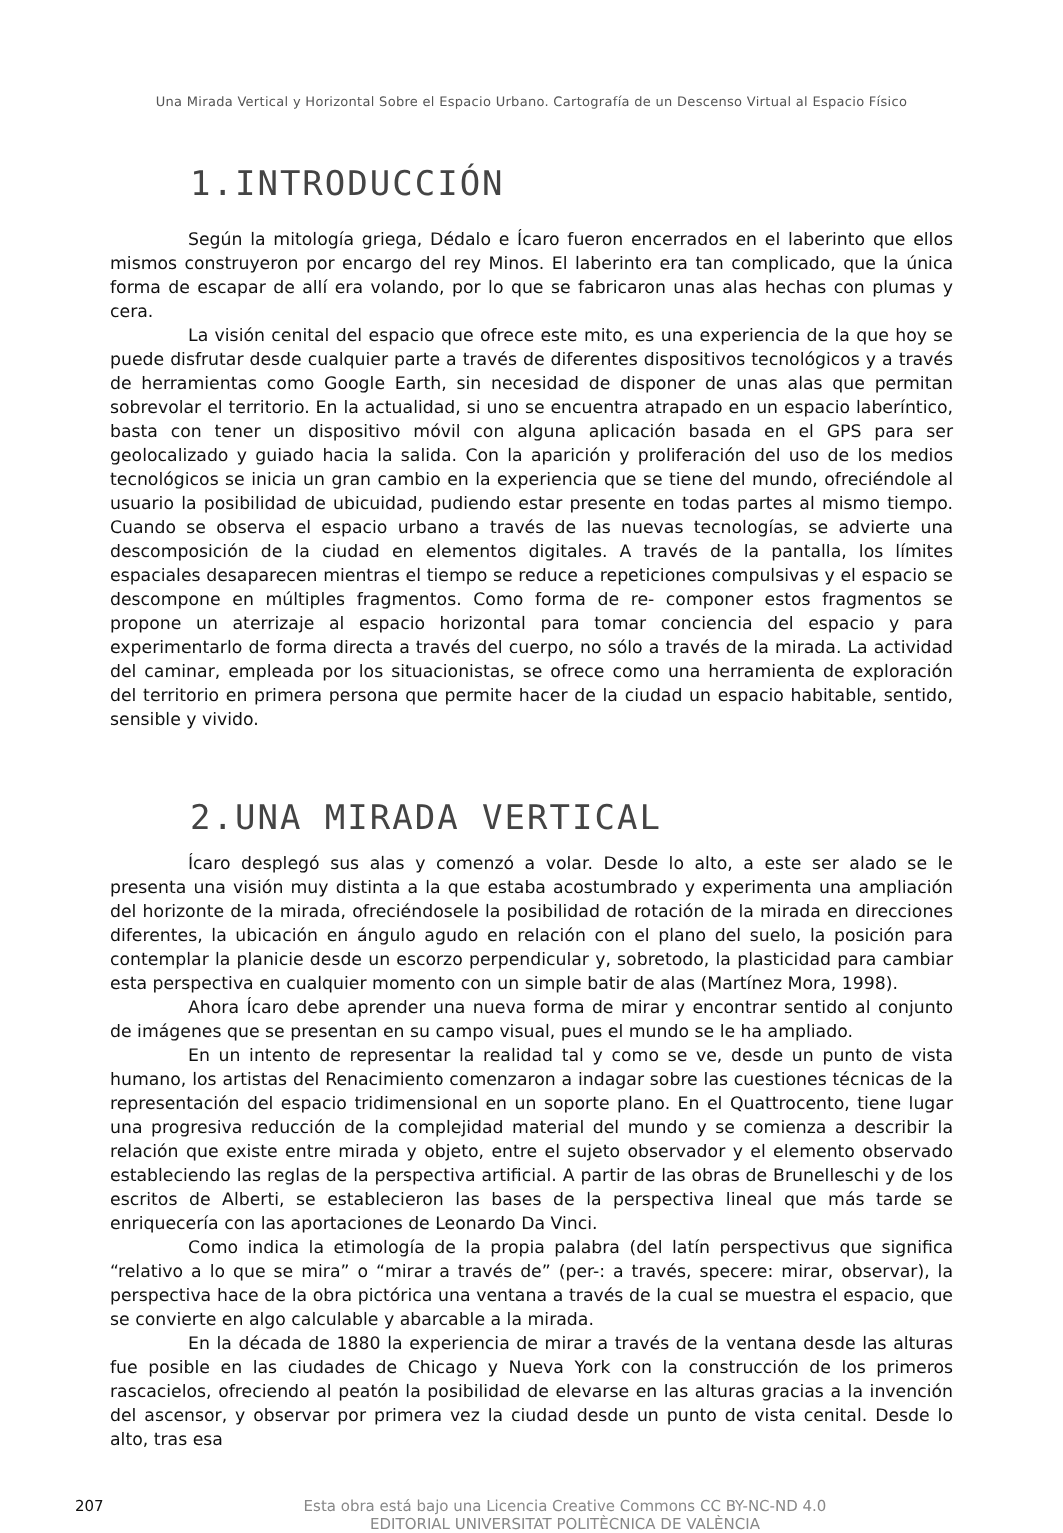Una Mirada Vertical y Horizontal Sobre el Espacio Urbano. Cartografía de un Descenso Virtual al Espacio Físico
1.INTRODUCCIÓN
Según la mitología griega, Dédalo e Ícaro fueron encerrados en el laberinto que ellos mismos construyeron por encargo del rey Minos. El laberinto era tan complicado, que la única forma de escapar de allí era volando, por lo que se fabricaron unas alas hechas con plumas y cera.
La visión cenital del espacio que ofrece este mito, es una experiencia de la que hoy se puede disfrutar desde cualquier parte a través de diferentes dispositivos tecnológicos y a través de herramientas como Google Earth, sin necesidad de disponer de unas alas que permitan sobrevolar el territorio. En la actualidad, si uno se encuentra atrapado en un espacio laberíntico, basta con tener un dispositivo móvil con alguna aplicación basada en el GPS para ser geolocalizado y guiado hacia la salida. Con la aparición y proliferación del uso de los medios tecnológicos se inicia un gran cambio en la experiencia que se tiene del mundo, ofreciéndole al usuario la posibilidad de ubicuidad, pudiendo estar presente en todas partes al mismo tiempo. Cuando se observa el espacio urbano a través de las nuevas tecnologías, se advierte una descomposición de la ciudad en elementos digitales. A través de la pantalla, los límites espaciales desaparecen mientras el tiempo se reduce a repeticiones compulsivas y el espacio se descompone en múltiples fragmentos. Como forma de re- componer estos fragmentos se propone un aterrizaje al espacio horizontal para tomar conciencia del espacio y para experimentarlo de forma directa a través del cuerpo, no sólo a través de la mirada. La actividad del caminar, empleada por los situacionistas, se ofrece como una herramienta de exploración del territorio en primera persona que permite hacer de la ciudad un espacio habitable, sentido, sensible y vivido.
2.UNA MIRADA VERTICAL
Ícaro desplegó sus alas y comenzó a volar. Desde lo alto, a este ser alado se le presenta una visión muy distinta a la que estaba acostumbrado y experimenta una ampliación del horizonte de la mirada, ofreciéndosele la posibilidad de rotación de la mirada en direcciones diferentes, la ubicación en ángulo agudo en relación con el plano del suelo, la posición para contemplar la planicie desde un escorzo perpendicular y, sobretodo, la plasticidad para cambiar esta perspectiva en cualquier momento con un simple batir de alas (Martínez Mora, 1998).
Ahora Ícaro debe aprender una nueva forma de mirar y encontrar sentido al conjunto de imágenes que se presentan en su campo visual, pues el mundo se le ha ampliado.
En un intento de representar la realidad tal y como se ve, desde un punto de vista humano, los artistas del Renacimiento comenzaron a indagar sobre las cuestiones técnicas de la representación del espacio tridimensional en un soporte plano. En el Quattrocento, tiene lugar una progresiva reducción de la complejidad material del mundo y se comienza a describir la relación que existe entre mirada y objeto, entre el sujeto observador y el elemento observado estableciendo las reglas de la perspectiva artificial. A partir de las obras de Brunelleschi y de los escritos de Alberti, se establecieron las bases de la perspectiva lineal que más tarde se enriquecería con las aportaciones de Leonardo Da Vinci.
Como indica la etimología de la propia palabra (del latín perspectivus que significa “relativo a lo que se mira” o “mirar a través de” (per-: a través, specere: mirar, observar), la perspectiva hace de la obra pictórica una ventana a través de la cual se muestra el espacio, que se convierte en algo calculable y abarcable a la mirada.
En la década de 1880 la experiencia de mirar a través de la ventana desde las alturas fue posible en las ciudades de Chicago y Nueva York con la construcción de los primeros rascacielos, ofreciendo al peatón la posibilidad de elevarse en las alturas gracias a la invención del ascensor, y observar por primera vez la ciudad desde un punto de vista cenital. Desde lo alto, tras esa
207 Esta obra está bajo una Licencia Creative Commons CC BY-NC-ND 4.0
EDITORIAL UNIVERSITAT POLITÈCNICA DE VALÈNCIA